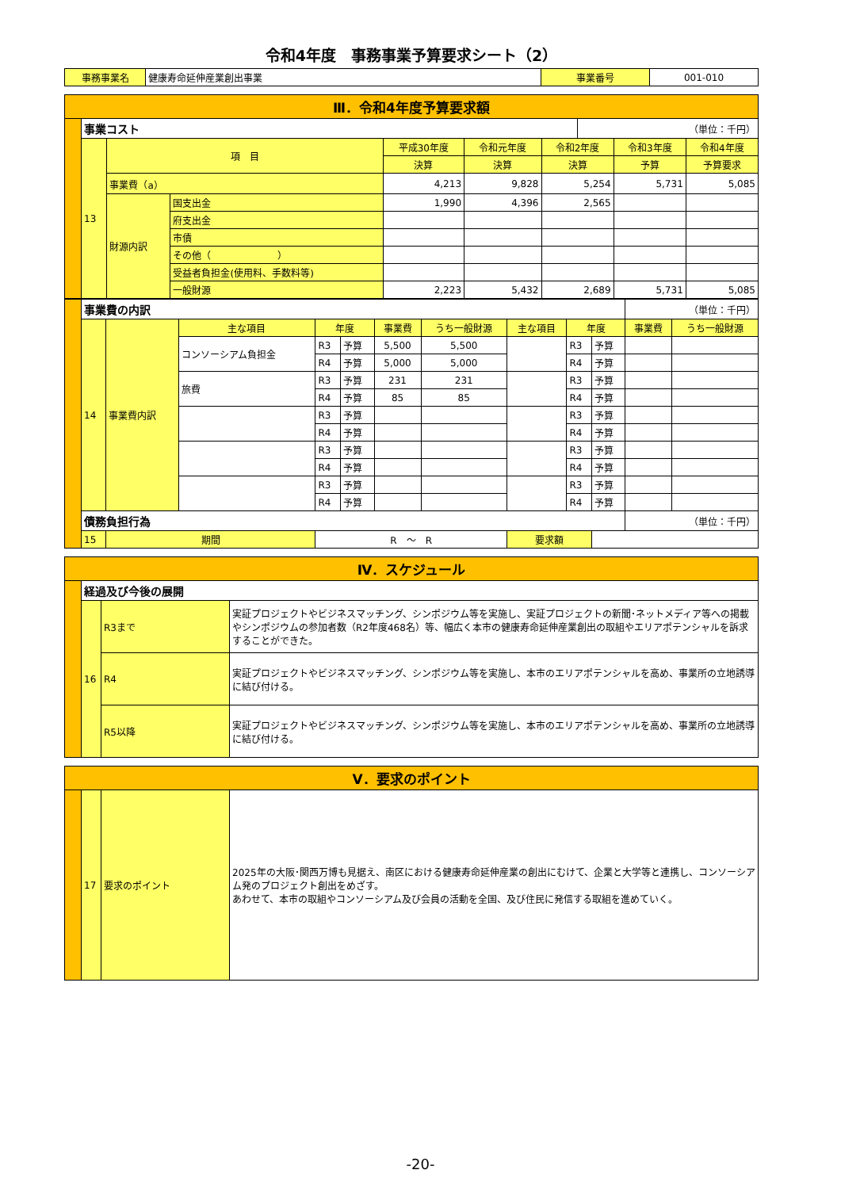令和4年度　事務事業予算要求シート（2）
| 事務事業名 | 健康寿命延伸産業創出事業 | 事業番号 | 001-010 |
| Ⅲ．令和4年度予算要求額 | | | | | | | | | |
| | 事業コスト | | | | | | （単位：千円） | | |
| | 13 | 項 目 | | 平成30年度 | 令和元年度 | 令和2年度 | | 令和3年度 | 令和4年度 |
| | | | | 決算 | 決算 | 決算 | | 予算 | 予算要求 |
| | | 事業費（a） | | 4,213 | 9,828 | 5,254 | | 5,731 | 5,085 |
| | | 財源内訳 | 国支出金 | 1,990 | 4,396 | 2,565 | | | |
| | | | 府支出金 | | | | | | |
| | | | 市債 | | | | | | |
| | | | その他（ ） | | | | | | |
| | | | 受益者負担金(使用料、手数料等) | | | | | | |
| | | | 一般財源 | 2,223 | 5,432 | 2,689 | | 5,731 | 5,085 |
| | 事業費の内訳 | | | | | | | | | | （単位：千円） | |
| | 14 | 事業費内訳 | 主な項目 | 年度 | | 事業費 | うち一般財源 | 主な項目 | 年度 | | 事業費 | うち一般財源 |
| | | | コンソーシアム負担金 | R3 | 予算 | 5,500 | 5,500 | | R3 | 予算 | | |
| | | | | R4 | 予算 | 5,000 | 5,000 | | R4 | 予算 | | |
| | | | 旅費 | R3 | 予算 | 231 | 231 | | R3 | 予算 | | |
| | | | | R4 | 予算 | 85 | 85 | | R4 | 予算 | | |
| | | | | R3 | 予算 | | | | R3 | 予算 | | |
| | | | | R4 | 予算 | | | | R4 | 予算 | | |
| | | | | R3 | 予算 | | | | R3 | 予算 | | |
| | | | | R4 | 予算 | | | | R4 | 予算 | | |
| | | | | R3 | 予算 | | | | R3 | 予算 | | |
| | | | | R4 | 予算 | | | | R4 | 予算 | | |
| | 債務負担行為 | | | | | | | | | | （単位：千円） | |
| | 15 | 期間 | | R ～ R | | | | 要求額 | | | | |
| Ⅳ．スケジュール | | | |
| | 経過及び今後の展開 | | |
| | 16 | R3まで | 実証プロジェクトやビジネスマッチング、シンポジウム等を実施し、実証プロジェクトの新聞･ネットメディア等への掲載やシンポジウムの参加者数（R2年度468名）等、幅広く本市の健康寿命延伸産業創出の取組やエリアポテンシャルを訴求することができた。 |
| | | R4 | 実証プロジェクトやビジネスマッチング、シンポジウム等を実施し、本市のエリアポテンシャルを高め、事業所の立地誘導に結び付ける。 |
| | | R5以降 | 実証プロジェクトやビジネスマッチング、シンポジウム等を実施し、本市のエリアポテンシャルを高め、事業所の立地誘導に結び付ける。 |
| Ⅴ．要求のポイント | | | |
| | 17 | 要求のポイント | 2025年の大阪･関西万博も見据え、南区における健康寿命延伸産業の創出にむけて、企業と大学等と連携し、コンソーシアム発のプロジェクト創出をめざす。 あわせて、本市の取組やコンソーシアム及び会員の活動を全国、及び住民に発信する取組を進めていく。 |
-20-